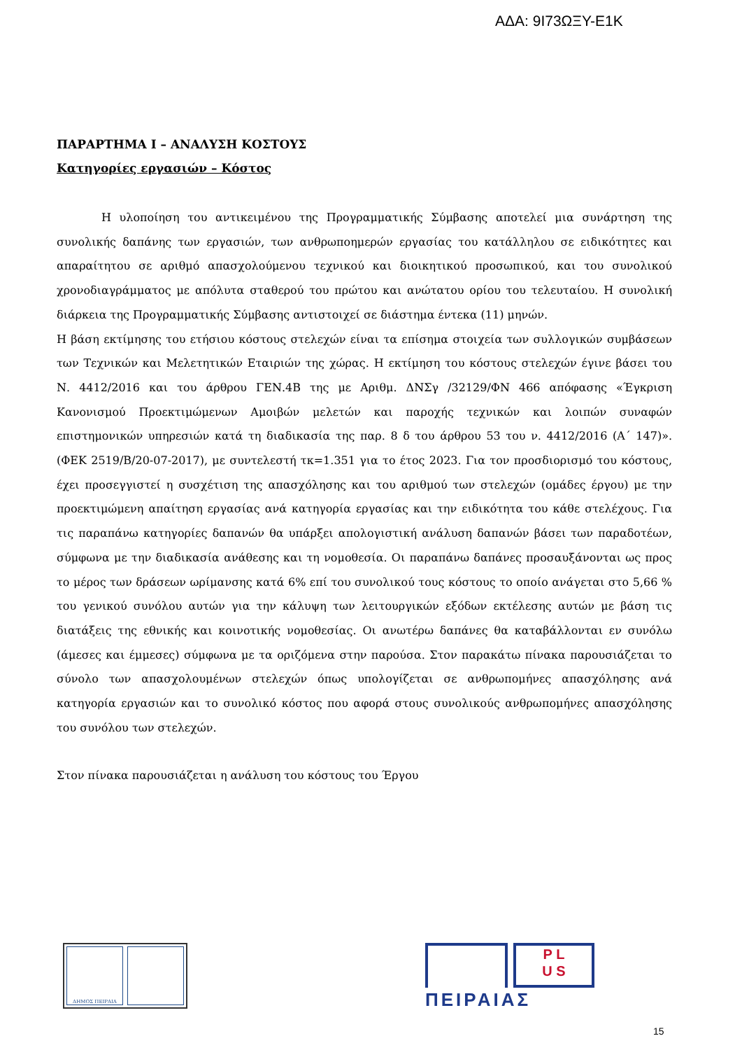ΑΔΑ: 9Ι73ΩΞΥ-Ε1Κ
ΠΑΡΑΡΤΗΜΑ Ι – ΑΝΑΛΥΣΗ ΚΟΣΤΟΥΣ
Κατηγορίες εργασιών – Κόστος
Η υλοποίηση του αντικειμένου της Προγραμματικής Σύμβασης αποτελεί μια συνάρτηση της συνολικής δαπάνης των εργασιών, των ανθρωποημερών εργασίας του κατάλληλου σε ειδικότητες και απαραίτητου σε αριθμό απασχολούμενου τεχνικού και διοικητικού προσωπικού, και του συνολικού χρονοδιαγράμματος με απόλυτα σταθερού του πρώτου και ανώτατου ορίου του τελευταίου. Η συνολική διάρκεια της Προγραμματικής Σύμβασης αντιστοιχεί σε διάστημα έντεκα (11) μηνών.
Η βάση εκτίμησης του ετήσιου κόστους στελεχών είναι τα επίσημα στοιχεία των συλλογικών συμβάσεων των Τεχνικών και Μελετητικών Εταιριών της χώρας. Η εκτίμηση του κόστους στελεχών έγινε βάσει του Ν. 4412/2016 και του άρθρου ΓΕΝ.4Β της με Αριθμ. ΔΝΣγ /32129/ΦΝ 466 απόφασης «Έγκριση Κανονισμού Προεκτιμώμενων Αμοιβών μελετών και παροχής τεχνικών και λοιπών συναφών επιστημονικών υπηρεσιών κατά τη διαδικασία της παρ. 8 δ του άρθρου 53 του ν. 4412/2016 (Α΄ 147)». (ΦΕΚ 2519/Β/20-07-2017), με συντελεστή τκ=1.351 για το έτος 2023. Για τον προσδιορισμό του κόστους, έχει προσεγγιστεί η συσχέτιση της απασχόλησης και του αριθμού των στελεχών (ομάδες έργου) με την προεκτιμώμενη απαίτηση εργασίας ανά κατηγορία εργασίας και την ειδικότητα του κάθε στελέχους. Για τις παραπάνω κατηγορίες δαπανών θα υπάρξει απολογιστική ανάλυση δαπανών βάσει των παραδοτέων, σύμφωνα με την διαδικασία ανάθεσης και τη νομοθεσία. Οι παραπάνω δαπάνες προσαυξάνονται ως προς το μέρος των δράσεων ωρίμανσης κατά 6% επί του συνολικού τους κόστους το οποίο ανάγεται στο 5,66 % του γενικού συνόλου αυτών για την κάλυψη των λειτουργικών εξόδων εκτέλεσης αυτών με βάση τις διατάξεις της εθνικής και κοινοτικής νομοθεσίας. Οι ανωτέρω δαπάνες θα καταβάλλονται εν συνόλω (άμεσες και έμμεσες) σύμφωνα με τα οριζόμενα στην παρούσα. Στον παρακάτω πίνακα παρουσιάζεται το σύνολο των απασχολουμένων στελεχών όπως υπολογίζεται σε ανθρωπομήνες απασχόλησης ανά κατηγορία εργασιών και το συνολικό κόστος που αφορά στους συνολικούς ανθρωπομήνες απασχόλησης του συνόλου των στελεχών.
Στον πίνακα παρουσιάζεται η ανάλυση του κόστους του Έργου
ΔΗΜΟΣ ΠΕΙΡΑΙΑ
P L
U S
ΠΕΙΡΑΙΑΣ
15